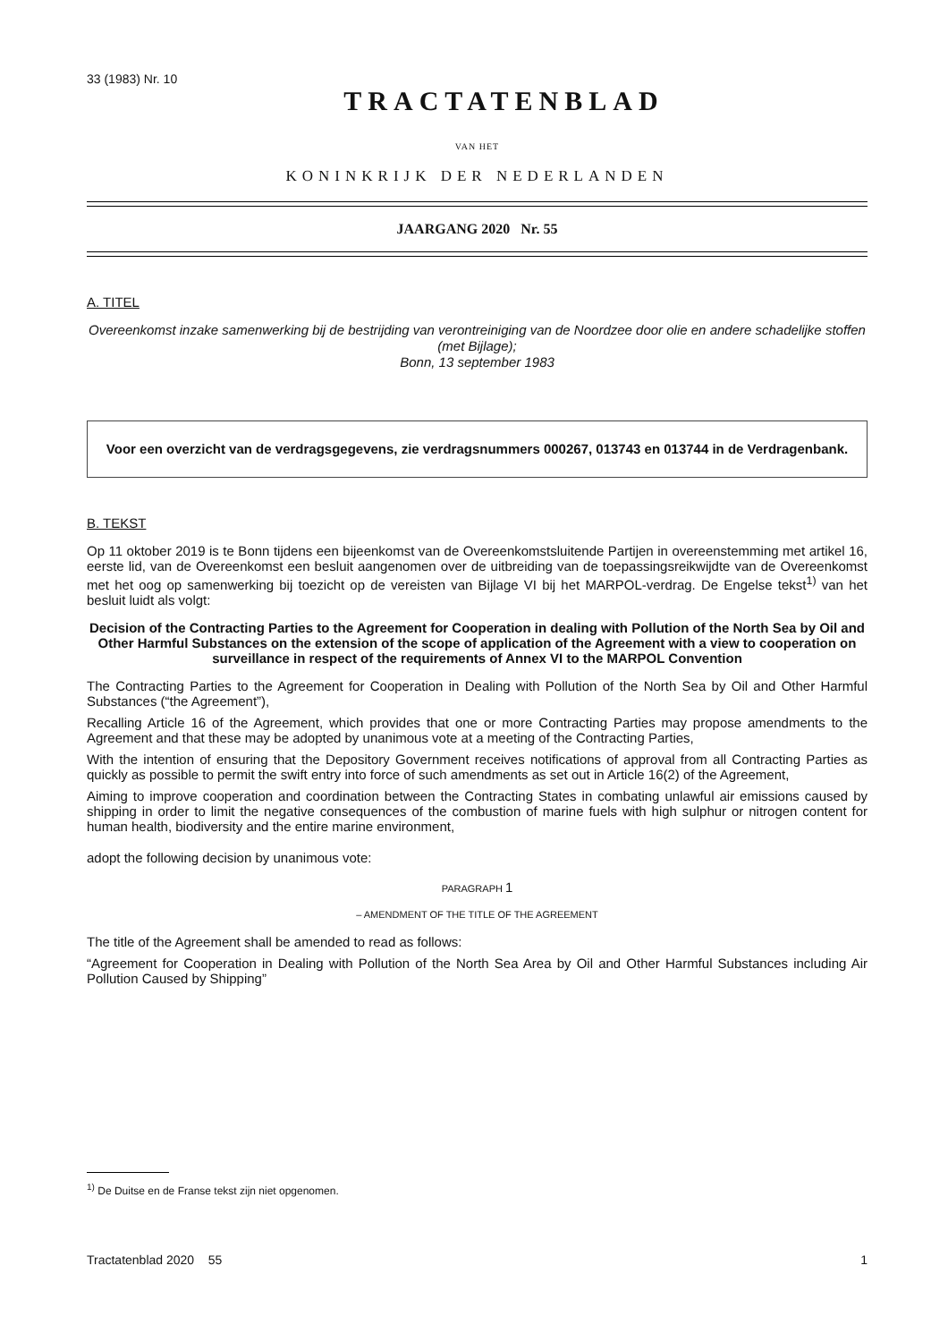33 (1983) Nr. 10
TRACTATENBLAD
VAN HET
KONINKRIJK DER NEDERLANDEN
JAARGANG 2020 Nr. 55
A. TITEL
Overeenkomst inzake samenwerking bij de bestrijding van verontreiniging van de Noordzee door olie en andere schadelijke stoffen (met Bijlage);
Bonn, 13 september 1983
Voor een overzicht van de verdragsgegevens, zie verdragsnummers 000267, 013743 en 013744 in de Verdragenbank.
B. TEKST
Op 11 oktober 2019 is te Bonn tijdens een bijeenkomst van de Overeenkomstsluitende Partijen in overeenstemming met artikel 16, eerste lid, van de Overeenkomst een besluit aangenomen over de uitbreiding van de toepassingsreikwijdte van de Overeenkomst met het oog op samenwerking bij toezicht op de vereisten van Bijlage VI bij het MARPOL-verdrag. De Engelse tekst<sup>1)</sup> van het besluit luidt als volgt:
Decision of the Contracting Parties to the Agreement for Cooperation in dealing with Pollution of the North Sea by Oil and Other Harmful Substances on the extension of the scope of application of the Agreement with a view to cooperation on surveillance in respect of the requirements of Annex VI to the MARPOL Convention
The Contracting Parties to the Agreement for Cooperation in Dealing with Pollution of the North Sea by Oil and Other Harmful Substances (“the Agreement”),
Recalling Article 16 of the Agreement, which provides that one or more Contracting Parties may propose amendments to the Agreement and that these may be adopted by unanimous vote at a meeting of the Contracting Parties,
With the intention of ensuring that the Depository Government receives notifications of approval from all Contracting Parties as quickly as possible to permit the swift entry into force of such amendments as set out in Article 16(2) of the Agreement,
Aiming to improve cooperation and coordination between the Contracting States in combating unlawful air emissions caused by shipping in order to limit the negative consequences of the combustion of marine fuels with high sulphur or nitrogen content for human health, biodiversity and the entire marine environment,
adopt the following decision by unanimous vote:
PARAGRAPH 1
– AMENDMENT OF THE TITLE OF THE AGREEMENT
The title of the Agreement shall be amended to read as follows:
“Agreement for Cooperation in Dealing with Pollution of the North Sea Area by Oil and Other Harmful Substances including Air Pollution Caused by Shipping”
<sup>1)</sup> De Duitse en de Franse tekst zijn niet opgenomen.
Tractatenblad 2020 55 1